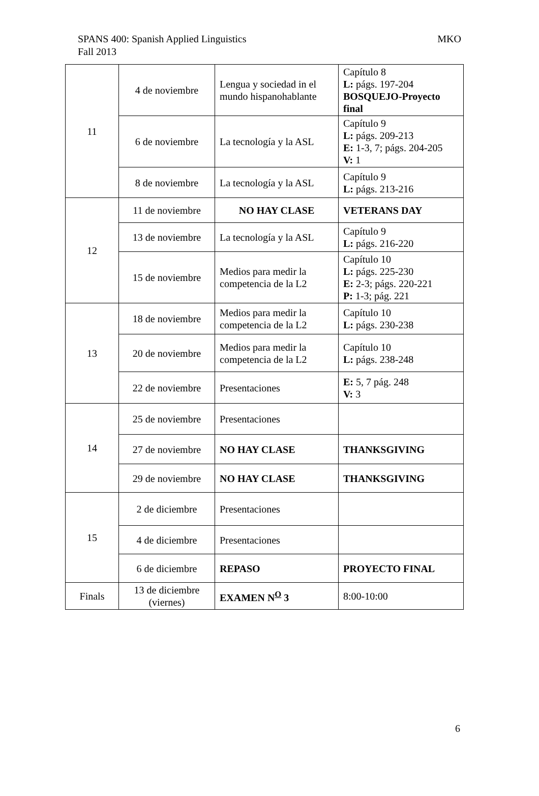MKO SPANS 400: Spanish Applied Linguistics
Fall 2013
| 11 | 4 de noviembre | Lengua y sociedad in el mundo hispanohablante | Capítulo 8 L: págs. 197-204 BOSQUEJO-Proyecto final |
| | 6 de noviembre | La tecnología y la ASL | Capítulo 9 L: págs. 209-213 E: 1-3, 7; págs. 204-205 V: 1 |
| | 8 de noviembre | La tecnología y la ASL | Capítulo 9 L: págs. 213-216 |
| 12 | 11 de noviembre | NO HAY CLASE | VETERANS DAY |
| | 13 de noviembre | La tecnología y la ASL | Capítulo 9 L: págs. 216-220 |
| | 15 de noviembre | Medios para medir la competencia de la L2 | Capítulo 10 L: págs. 225-230 E: 2-3; págs. 220-221 P: 1-3; pág. 221 |
| 13 | 18 de noviembre | Medios para medir la competencia de la L2 | Capítulo 10 L: págs. 230-238 |
| | 20 de noviembre | Medios para medir la competencia de la L2 | Capítulo 10 L: págs. 238-248 |
| | 22 de noviembre | Presentaciones | E: 5, 7 pág. 248 V: 3 |
| 14 | 25 de noviembre | Presentaciones | |
| | 27 de noviembre | NO HAY CLASE | THANKSGIVING |
| | 29 de noviembre | NO HAY CLASE | THANKSGIVING |
| 15 | 2 de diciembre | Presentaciones | |
| | 4 de diciembre | Presentaciones | |
| | 6 de diciembre | REPASO | PROYECTO FINAL |
| Finals | 13 de diciembre (viernes) | EXAMEN N<sup>O</sup> 3 | 8:00-10:00 |
6